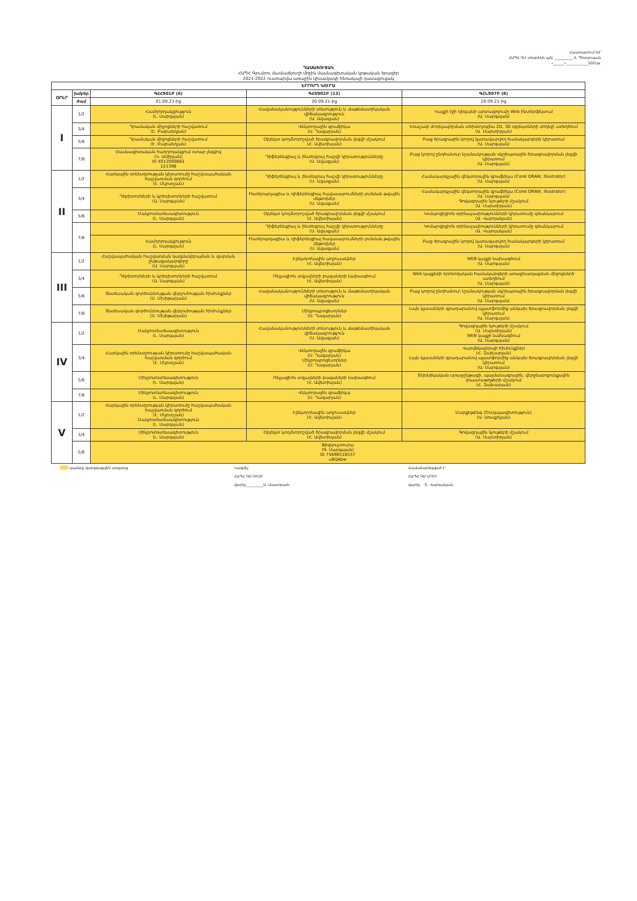Հաստատում եմ՝
ՀԱՊՀ ԳՄ տնօրենի պ/կ՝ __________ Տ. Պետրոսյան
«______»____________2021թ.
ԴԱՍԱՑՈՒՑԱԿ
ՀԱՊՀ Գյումրու մասնաճյուղի միջին մասնագիտական կրթական ծրագիր
2021-2022 ուստարվա առաջին կիսամյակի հեռակայի դասացուցակ
| ԵՐՐՈՐԴ ԿՈՒՐՍ | | | | |
| --- | --- | --- | --- | --- |
| ՕՐԵՐ | խմբեր | ԳՀՀ901Բ (6) | ԳՀՏ902Բ (13) | ԳՀՆ907Բ (8) |
| | ժամ | 01.09.21-ից | 20.09.21-ից | 20.09.21-ից |
| I | 1/2 | Համղորդակցություն (Լ. Սարգսյան) | Հավանականությունների տեսություն և մաթեմատիկական վիճակագրություն (Ա. Ավագյան) | Կայքի էջի դիզայնի արտացոլումը Web ինտերֆեյսում (Ա. Սարգսյան) |
| | 3/4 | Դրամական միջոցների հաշվառում (Է. Բաբաեղյան) | Վեկտորային գրաֆիկա (Ս. Ղազարյան) | Եռաչափ մոդելավորման տեխնոլոգիա 2D, 3D օբյեկտների մոդելի ստեղծում (Ա. Մարտիրյան) |
| | 5/6 | Դրամական միջոցների հաշվառում (Է. Բաբաեղյան) | Օբյեկտ կողմնորոշված ծրագրավորման լեզվի մշակում (Հ. Ավետիսյան) | Բաց ծրագրային կողով կառավարվող համակարգերի կիրառում (Ա. Սարգսյան) |
| | 7/8 | Մասնագիտական հաղորդակցում օտար լեզվով (Կ. Ամիրյան) ID 4012009661 121398 | Դիֆերենցիալ և ինտեգրալ հաշվի կիրառությունները (Ս. Ավագյան) | Բաց կոդով ընդհանուր նշանակության սկրիպտային ծրագրավորման լեզվի կիրառում (Ա. Սարգսյան) |
| II | 1/2 | Հարկային օրենսդրության կիրառումը հաշվապահական հաշվառման գործում (Է. Մկրտչյան) | Դիֆերենցիալ և ինտեգրալ հաշվի կիրառությունները (Ս. Ավագյան) | Համակարգչային վեկտորային գրաֆիկա (Corel DRAW, Illustrator) (Ա. Սարգսյան) |
| | 3/4 | Դեբիտորների և կրեդիտորների հաշվառում (Ա. Սարգսյան) | Ինտերպոլացիա և դիֆերենցիալ հավասարումների լուծման թվային մեթոդներ (Ս. Ավագյան) | Համակարգչային վեկտորային գրաֆիկա (Corel DRAW, Illustrator) (Ա. Սարգսյան) Գովազդային նյութերի մշակում (Ա. Մարտիրյան) |
| | 5/6 | Մակրոտնտեսագիտություն (Լ. Սարգսյան) | Օբյեկտ կողմնորոշված ծրագրավորման լեզվի մշակում (Հ. Ավետիսյան) | Կոմպոզիցիոն օրինաչափությունների կիրառումը գծանկարում (Ա. Վարդանյան) |
| | 7/8 | | Դիֆերենցիալ և ինտեգրալ հաշվի կիրառությունները (Ս. Ավագյան) | Կոմպոզիցիոն օրինաչափությունների կիրառումը գծանկարում (Ա. Վարդանյան) |
| | | Համղորդակցություն (Լ. Սարգսյան) | Ինտերպոլացիա և դիֆերենցիալ հավասարումների լուծման թվային մեթոդներ (Ս. Ավագյան) | Բաց ծրագրային կողով կառավարվող համակարգերի կիրառում (Ա. Սարգսյան) |
| III | 1/2 | Հաշվապահական հաշվառման կազմակերպման և վարման ընթացակարգերը (Ա. Սարգսյան) | Էլեկտրոնային աղյուսակներ (Հ. Ավետիսյան) | WEB կայքի նախագծում (Ա. Սարգսյան) |
| | 3/4 | Դեբիտորների և կրեդիտորների հաշվառում (Ա. Սարգսյան) | Ռելյացիոն տվյալների բազաների նախագծում (Հ. Ավետիսյան) | Web կայքերի որոնողական համակարգերի առաջխաղացման միջոցների ստեղծում (Ա. Սարգսյան) |
| | 5/6 | Տնտեսական գործունեության վերլուծության հիմունքներ (Ս. Մխիթարյան) | Հավանականությունների տեսություն և մաթեմատիկական վիճակագրություն (Ս. Ավագյան) | Բաց կոդով ընդհանուր նշանակության սկրիպտային ծրագրավորման լեզվի կիրառում (Ա. Սարգսյան) |
| | 7/8 | Տնտեսական գործունեության վերլուծության հիմունքներ (Ս. Մխիթարյան) | Միկրոպրոցեսորներ (Ս. Ղազարյան) | Լայն կլասսների գրադարանով պլատֆորմից անկախ ծրագրավորման լեզվի կիրառում (Ա. Սարգսյան) |
| IV | 1/2 | Մակրոտնտեսագիտություն (Լ. Սարգսյան) | Հավանականությունների տեսություն և մաթեմատիկական վիճակագրություն (Ս. Ավագյան) | Գովազդային նյութերի մշակում (Ա. Մարտիրյան) WEB կայքի նախագծում (Ա. Սարգսյան) |
| | 3/4 | Հարկային օրենսդրության կիրառումը հաշվապահական հաշվառման գործում (Է. Մկրտչյան) | Վեկտորային գրաֆիկա (Ս. Ղազարյան) Միկրոպրոցեսորներ (Ս. Ղազարյան) | Վարվեկալերպի հիմունքներ (Հ. Զախարյան) Լայն կլասսների գրադարանով պլատֆորմից անկախ ծրագրավորման լեզվի կիրառում (Ա. Սարգսյան) |
| | 5/6 | Միկրոտնտեսագիտություն (Լ. Սարգսյան) | Ռելյացիոն տվյալների բազաների նախագծում (Հ. Ավետիսյան) | Տեխնիկական առաջընթացի, պայմանագրային, վերջնարդյունքային փաստաթղթերի մշակում (Հ. Զախարյան) |
| | 7/8 | Միկրոտնտեսագիտություն (Լ. Սարգսյան) | Վեկտորային գրաֆիկա (Ս. Ղազարյան) | |
| V | 1/2 | Հարկային օրենսդրության կիրառումը հաշվապահական հաշվառման գործում (Է. Մկրտչյան) Մակրոտնտեսագիտություն (Լ. Սարգսյան) | Էլեկտրոնային աղյուսակներ (Հ. Ավետիսյան) | Մարքեթինգ (Շուկայագիտություն) (Ա. Առաքելյան) |
| | 3/4 | Միկրոտնտեսագիտություն (Լ. Սարգսյան) | Օբյեկտ կողմնորոշված ծրագրավորման լեզվի մշակում (Հ. Ավետիսյան) | Գովազդային նյութերի մշակում (Ա. Մարտիրյան) |
| | 5/6 | Ֆիզկուլտուրա (Գ. Սարգսյան) ID 75698516537 u8QAbw | | |
դասերը կանցկացվեն առցանց Կազմել՝
ՀԱՊՀ ԳՄ ՈՒՄԲ
վարիչ _________Ա. Ասատրյան
Համաձայնեցված է՝
ՀԱՊՀ ԳՄ ՄՈՒԲ
վարիչ Շ. Վարդանյան